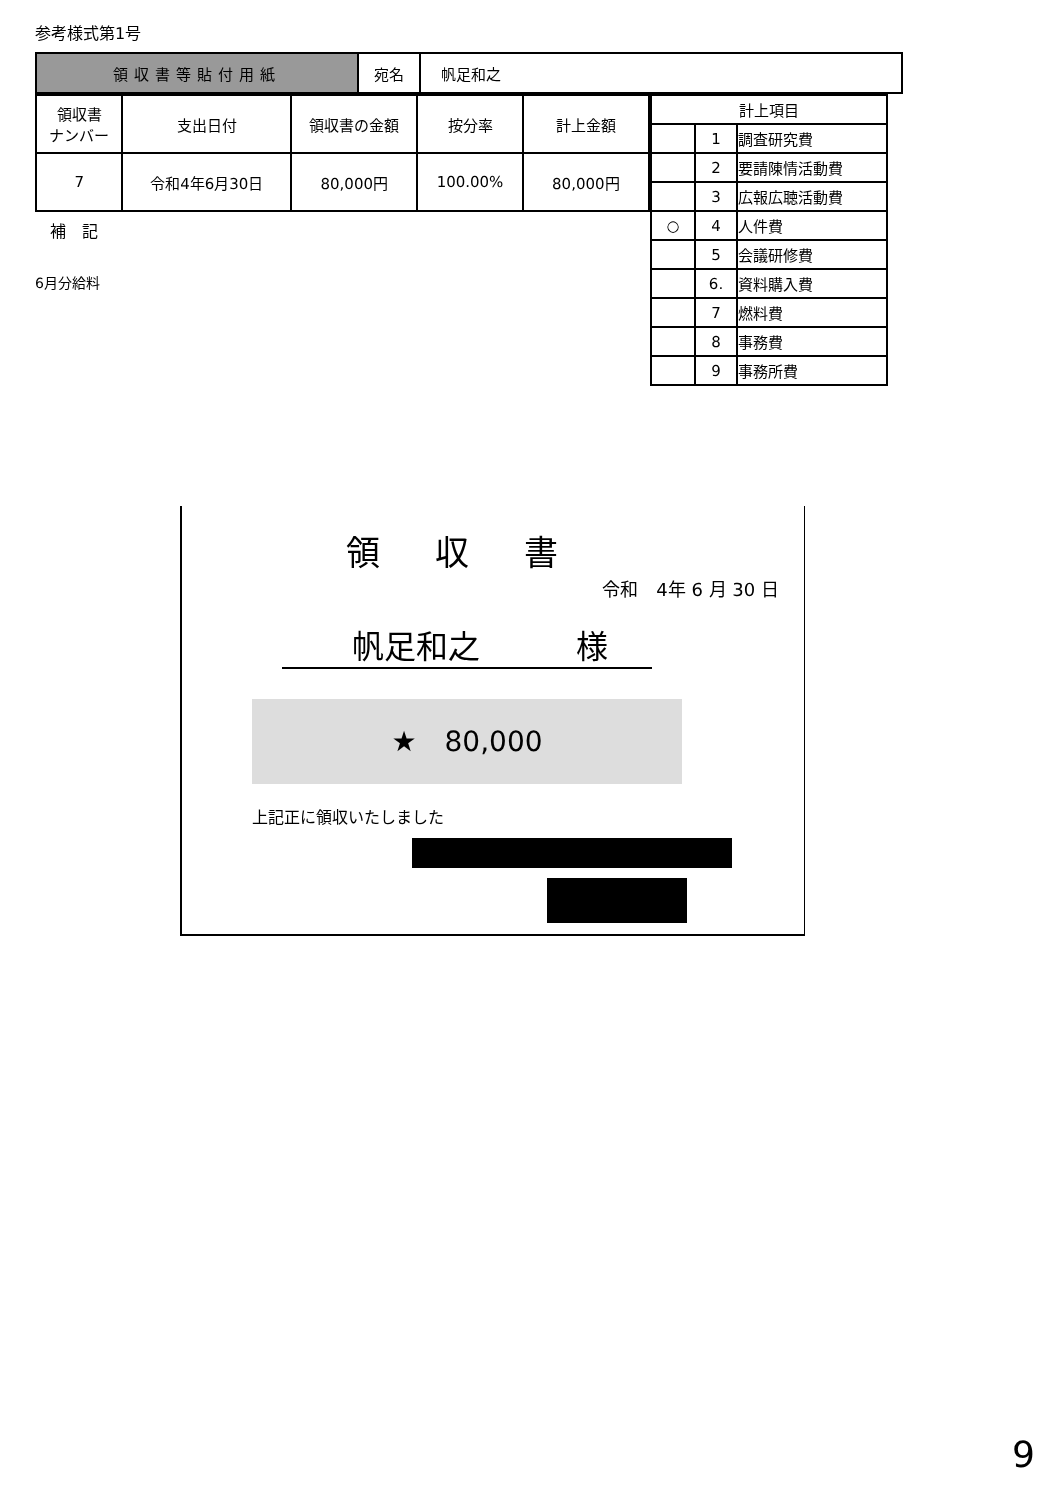参考様式第1号
| 領収書等貼付用紙 | 宛名 | 帆足和之 |
| 領収書 ナンバー | 支出日付 | 領収書の金額 | 按分率 | 計上金額 |
| --- | --- | --- | --- | --- |
| 7 | 令和4年6月30日 | 80,000円 | 100.00% | 80,000円 |
補　記
6月分給料
| 計上項目 | | |
| | 1 | 調査研究費 |
| | 2 | 要請陳情活動費 |
| | 3 | 広報広聴活動費 |
| ○ | 4 | 人件費 |
| | 5 | 会議研修費 |
| | 6. | 資料購入費 |
| | 7 | 燃料費 |
| | 8 | 事務費 |
| | 9 | 事務所費 |
領 収 書
令和　4年 6 月 30 日
帆足和之　　　様
★　80,000
上記正に領収いたしました
9